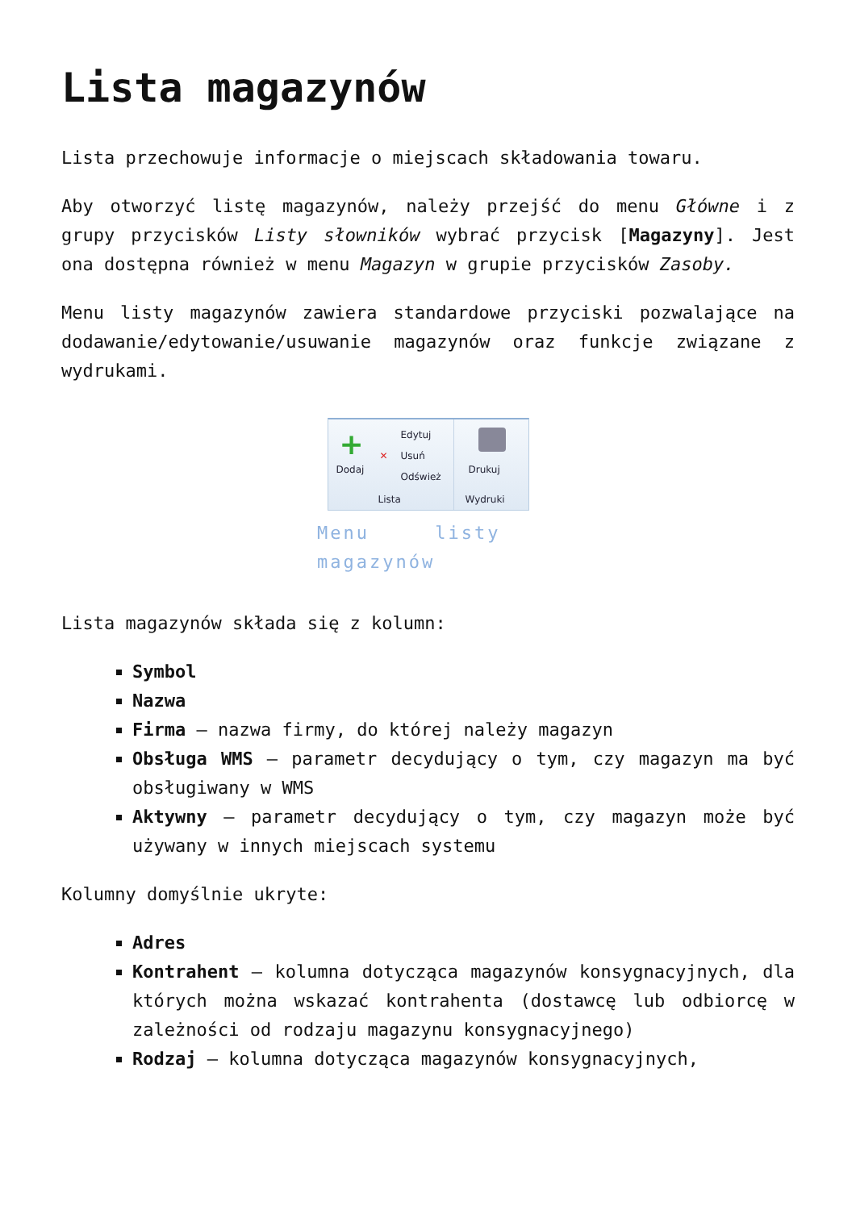Lista magazynów
Lista przechowuje informacje o miejscach składowania towaru.
Aby otworzyć listę magazynów, należy przejść do menu Główne i z grupy przycisków Listy słowników wybrać przycisk [Magazyny]. Jest ona dostępna również w menu Magazyn w grupie przycisków Zasoby.
Menu listy magazynów zawiera standardowe przyciski pozwalające na dodawanie/edytowanie/usuwanie magazynów oraz funkcje związane z wydrukami.
+
Dodaj
Edytuj
✕ Usuń
Odśwież
Lista
Drukuj
Wydruki
Menu listy magazynów
Lista magazynów składa się z kolumn:
Symbol
Nazwa
Firma – nazwa firmy, do której należy magazyn
Obsługa WMS – parametr decydujący o tym, czy magazyn ma być obsługiwany w WMS
Aktywny – parametr decydujący o tym, czy magazyn może być używany w innych miejscach systemu
Kolumny domyślnie ukryte:
Adres
Kontrahent – kolumna dotycząca magazynów konsygnacyjnych, dla których można wskazać kontrahenta (dostawcę lub odbiorcę w zależności od rodzaju magazynu konsygnacyjnego)
Rodzaj – kolumna dotycząca magazynów konsygnacyjnych,